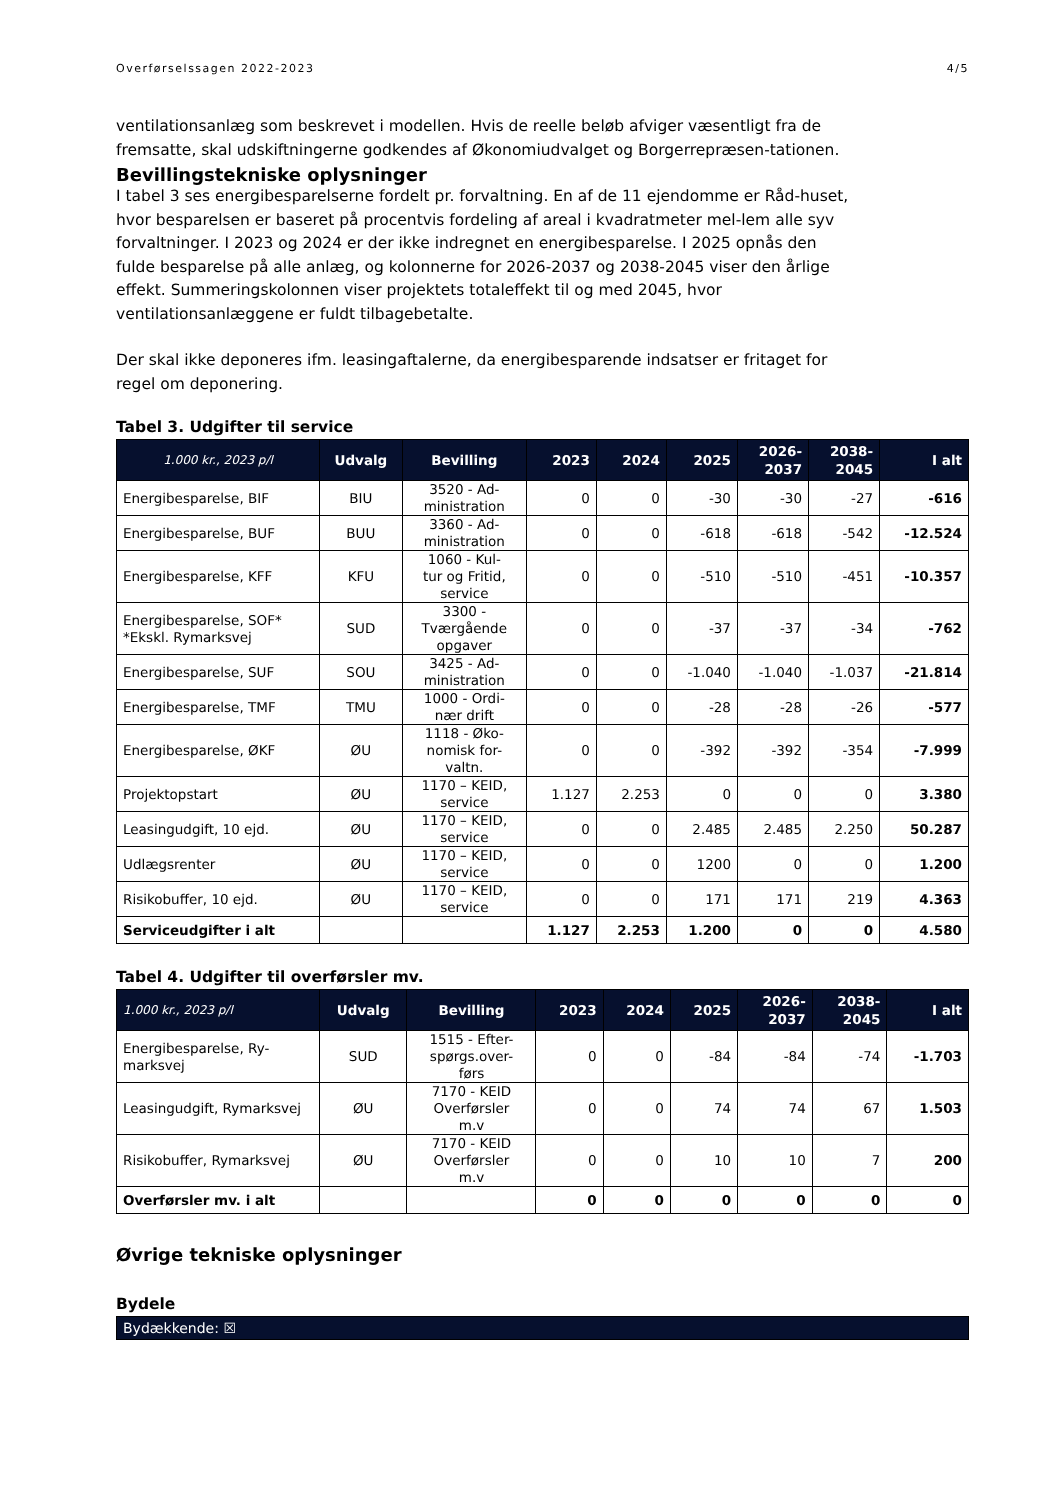Overførselssagen 2022-2023 4/5
ventilationsanlæg som beskrevet i modellen. Hvis de reelle beløb afviger væsentligt fra de fremsatte, skal udskiftningerne godkendes af Økonomiudvalget og Borgerrepræsen-tationen.
Bevillingstekniske oplysninger
I tabel 3 ses energibesparelserne fordelt pr. forvaltning. En af de 11 ejendomme er Råd-huset, hvor besparelsen er baseret på procentvis fordeling af areal i kvadratmeter mel-lem alle syv forvaltninger. I 2023 og 2024 er der ikke indregnet en energibesparelse. I 2025 opnås den fulde besparelse på alle anlæg, og kolonnerne for 2026-2037 og 2038-2045 viser den årlige effekt. Summeringskolonnen viser projektets totaleffekt til og med 2045, hvor ventilationsanlæggene er fuldt tilbagebetalte.
Der skal ikke deponeres ifm. leasingaftalerne, da energibesparende indsatser er fritaget for regel om deponering.
Tabel 3. Udgifter til service
| 1.000 kr., 2023 p/l | Udvalg | Bevilling | 2023 | 2024 | 2025 | 2026- 2037 | 2038- 2045 | I alt |
| --- | --- | --- | --- | --- | --- | --- | --- | --- |
| Energibesparelse, BIF | BIU | 3520 - Ad- ministration | 0 | 0 | -30 | -30 | -27 | -616 |
| Energibesparelse, BUF | BUU | 3360 - Ad- ministration | 0 | 0 | -618 | -618 | -542 | -12.524 |
| Energibesparelse, KFF | KFU | 1060 - Kul- tur og Fritid, service | 0 | 0 | -510 | -510 | -451 | -10.357 |
| Energibesparelse, SOF* *Ekskl. Rymarksvej | SUD | 3300 - Tværgående opgaver | 0 | 0 | -37 | -37 | -34 | -762 |
| Energibesparelse, SUF | SOU | 3425 - Ad- ministration | 0 | 0 | -1.040 | -1.040 | -1.037 | -21.814 |
| Energibesparelse, TMF | TMU | 1000 - Ordi- nær drift | 0 | 0 | -28 | -28 | -26 | -577 |
| Energibesparelse, ØKF | ØU | 1118 - Øko- nomisk for- valtn. | 0 | 0 | -392 | -392 | -354 | -7.999 |
| Projektopstart | ØU | 1170 – KEID, service | 1.127 | 2.253 | 0 | 0 | 0 | 3.380 |
| Leasingudgift, 10 ejd. | ØU | 1170 – KEID, service | 0 | 0 | 2.485 | 2.485 | 2.250 | 50.287 |
| Udlægsrenter | ØU | 1170 – KEID, service | 0 | 0 | 1200 | 0 | 0 | 1.200 |
| Risikobuffer, 10 ejd. | ØU | 1170 – KEID, service | 0 | 0 | 171 | 171 | 219 | 4.363 |
| Serviceudgifter i alt | | | 1.127 | 2.253 | 1.200 | 0 | 0 | 4.580 |
Tabel 4. Udgifter til overførsler mv.
| 1.000 kr., 2023 p/l | Udvalg | Bevilling | 2023 | 2024 | 2025 | 2026- 2037 | 2038- 2045 | I alt |
| --- | --- | --- | --- | --- | --- | --- | --- | --- |
| Energibesparelse, Ry- marksvej | SUD | 1515 - Efter- spørgs.over- førs | 0 | 0 | -84 | -84 | -74 | -1.703 |
| Leasingudgift, Rymarksvej | ØU | 7170 - KEID Overførsler m.v | 0 | 0 | 74 | 74 | 67 | 1.503 |
| Risikobuffer, Rymarksvej | ØU | 7170 - KEID Overførsler m.v | 0 | 0 | 10 | 10 | 7 | 200 |
| Overførsler mv. i alt | | | 0 | 0 | 0 | 0 | 0 | 0 |
Øvrige tekniske oplysninger
Bydele
Bydækkende: ☒